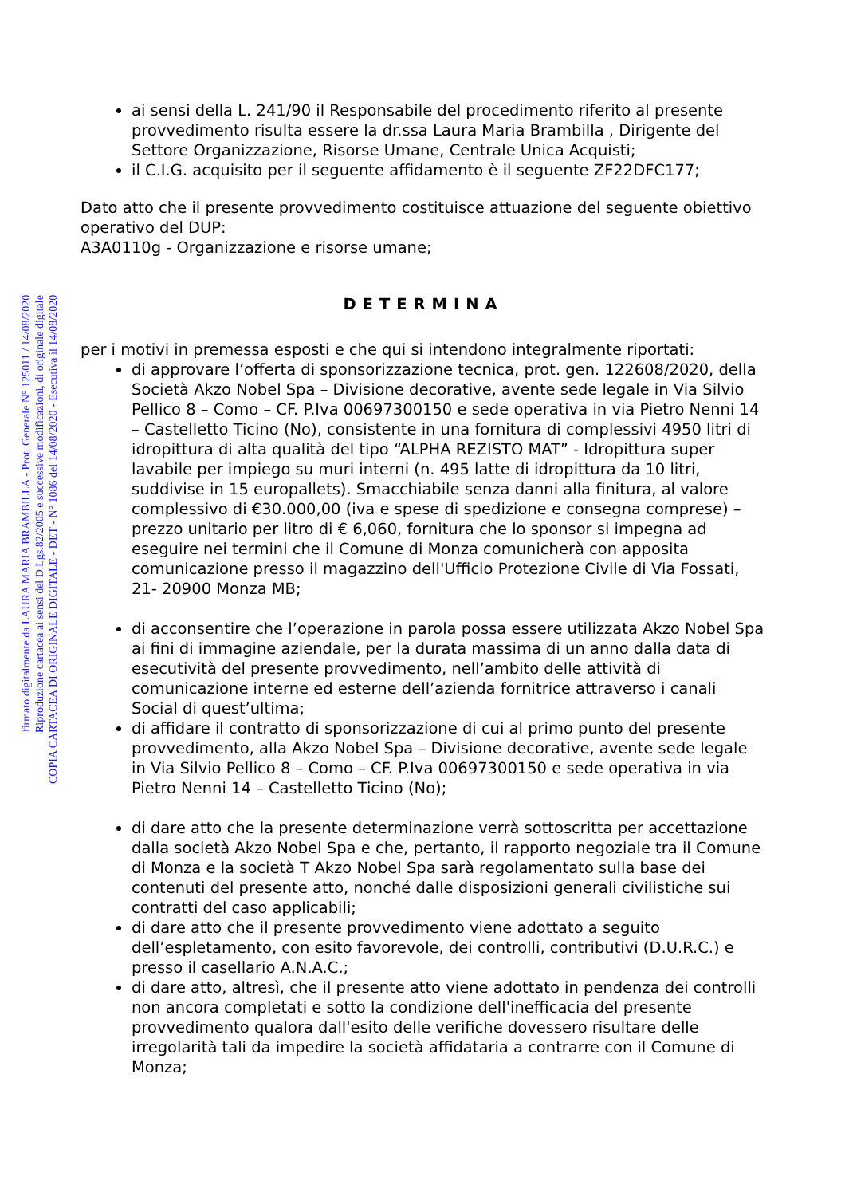COPIA CARTACEA DI ORIGINALE DIGITALE - DET - N° 1086 del 14/08/2020 - Esecutiva il 14/08/2020
Riproduzione cartacea ai sensi del D.Lgs.82/2005 e successive modificazioni, di originale digitale
firmato digitalmente da LAURA MARIA BRAMBILLA - Prot. Generale N° 125011 / 14/08/2020
ai sensi della L. 241/90 il Responsabile del procedimento riferito al presente provvedimento risulta essere la dr.ssa Laura Maria Brambilla , Dirigente del Settore Organizzazione, Risorse Umane, Centrale Unica Acquisti;
il C.I.G. acquisito per il seguente affidamento è il seguente ZF22DFC177;
Dato atto che il presente provvedimento costituisce attuazione del seguente obiettivo operativo del DUP:
A3A0110g - Organizzazione e risorse umane;
DETERMINA
per i motivi in premessa esposti e che qui si intendono integralmente riportati:
di approvare l’offerta di sponsorizzazione tecnica, prot. gen. 122608/2020, della Società Akzo Nobel Spa – Divisione decorative, avente sede legale in Via Silvio Pellico 8 – Como – CF. P.Iva 00697300150 e sede operativa in via Pietro Nenni 14 – Castelletto Ticino (No), consistente in una fornitura di complessivi 4950 litri di idropittura di alta qualità del tipo “ALPHA REZISTO MAT” - Idropittura super lavabile per impiego su muri interni (n. 495 latte di idropittura da 10 litri, suddivise in 15 europallets). Smacchiabile senza danni alla finitura, al valore complessivo di €30.000,00 (iva e spese di spedizione e consegna comprese) – prezzo unitario per litro di € 6,060, fornitura che lo sponsor si impegna ad eseguire nei termini che il Comune di Monza comunicherà con apposita comunicazione presso il magazzino dell'Ufficio Protezione Civile di Via Fossati, 21- 20900 Monza MB;
di acconsentire che l’operazione in parola possa essere utilizzata Akzo Nobel Spa ai fini di immagine aziendale, per la durata massima di un anno dalla data di esecutività del presente provvedimento, nell’ambito delle attività di comunicazione interne ed esterne dell’azienda fornitrice attraverso i canali Social di quest’ultima;
di affidare il contratto di sponsorizzazione di cui al primo punto del presente provvedimento, alla Akzo Nobel Spa – Divisione decorative, avente sede legale in Via Silvio Pellico 8 – Como – CF. P.Iva 00697300150 e sede operativa in via Pietro Nenni 14 – Castelletto Ticino (No);
di dare atto che la presente determinazione verrà sottoscritta per accettazione dalla società Akzo Nobel Spa e che, pertanto, il rapporto negoziale tra il Comune di Monza e la società T Akzo Nobel Spa sarà regolamentato sulla base dei contenuti del presente atto, nonché dalle disposizioni generali civilistiche sui contratti del caso applicabili;
di dare atto che il presente provvedimento viene adottato a seguito dell’espletamento, con esito favorevole, dei controlli, contributivi (D.U.R.C.) e presso il casellario A.N.A.C.;
di dare atto, altresì, che il presente atto viene adottato in pendenza dei controlli non ancora completati e sotto la condizione dell'inefficacia del presente provvedimento qualora dall'esito delle verifiche dovessero risultare delle irregolarità tali da impedire la società affidataria a contrarre con il Comune di Monza;